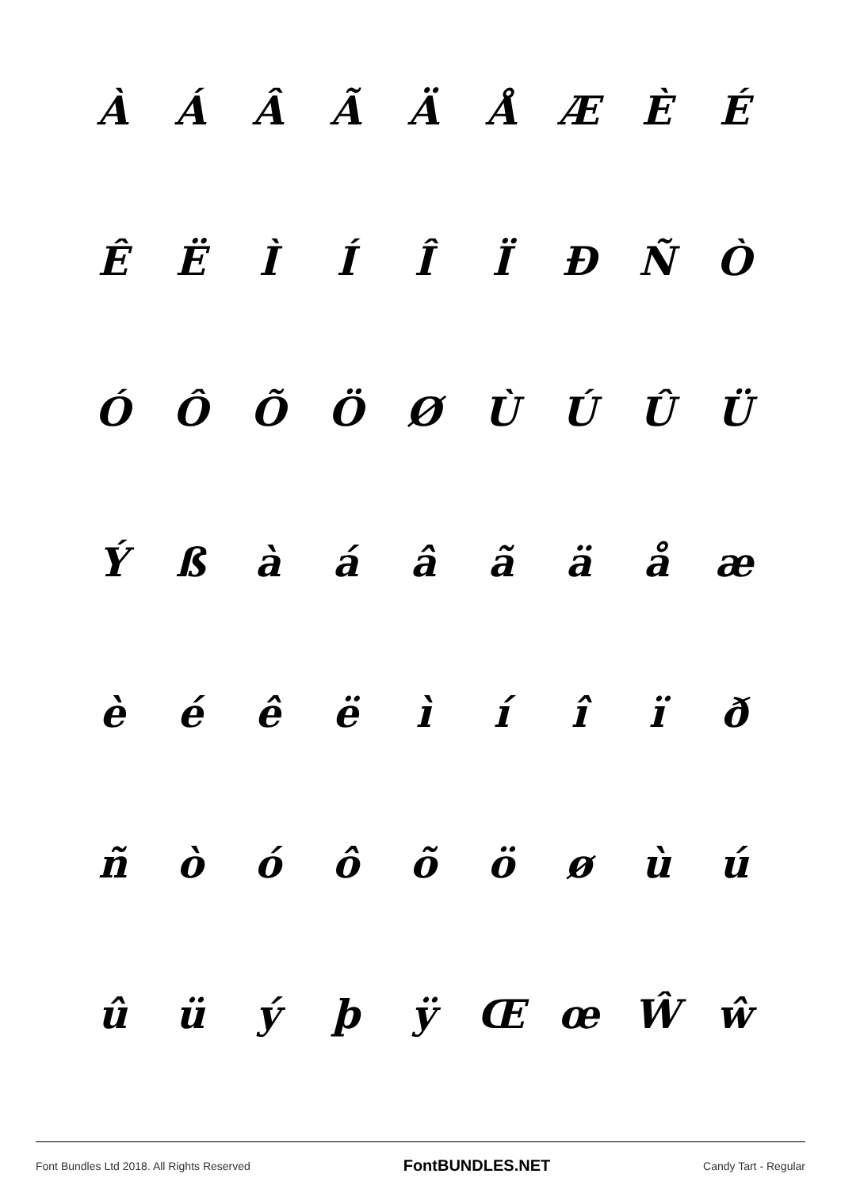À Á Â Ã Ä Å Æ È É
Ê Ë Ì Í Î Ï Ð Ñ Ò
Ó Ô Õ Ö Ø Ù Ú Û Ü
Ý ß à á â ã ä å æ
è é ê ë ì í î ï ð
ñ ò ó ô õ ö ø ù ú
û ü ý þ ÿ Œ œ Ŵ ŵ
Font Bundles Ltd 2018. All Rights Reserved FontBUNDLES.NET Candy Tart - Regular